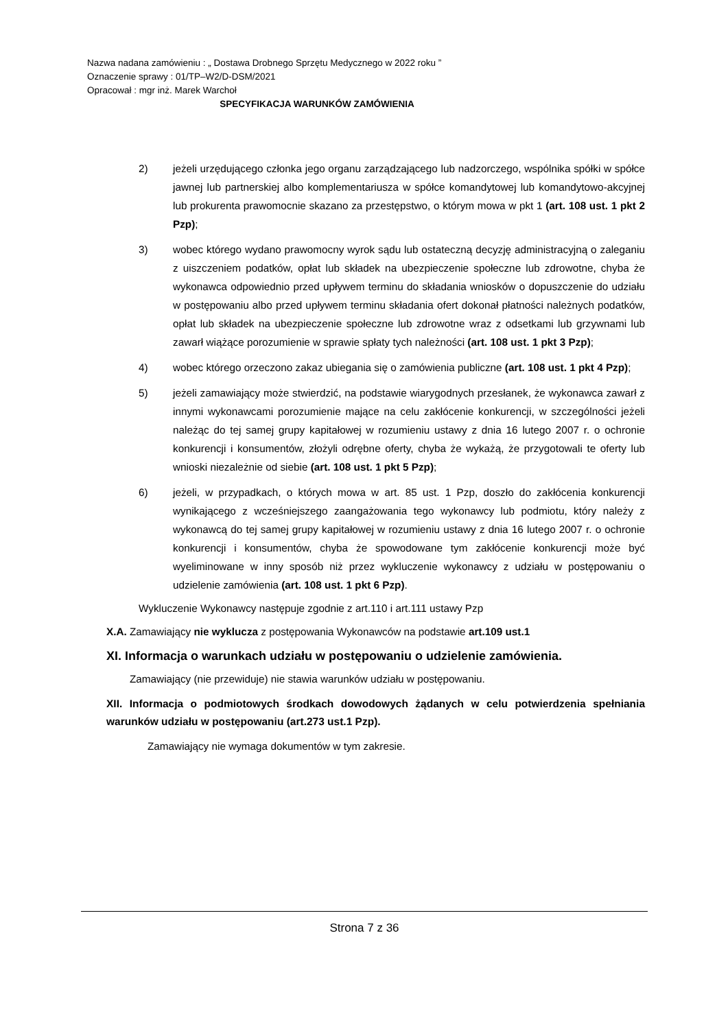Nazwa nadana zamówieniu : „ Dostawa Drobnego Sprzętu Medycznego w 2022 roku ”
Oznaczenie sprawy : 01/TP–W2/D-DSM/2021
Opracował : mgr inż. Marek Warchoł
SPECYFIKACJA WARUNKÓW ZAMÓWIENIA
2) jeżeli urzędującego członka jego organu zarządzającego lub nadzorczego, wspólnika spółki w spółce jawnej lub partnerskiej albo komplementariusza w spółce komandytowej lub komandytowo-akcyjnej lub prokurenta prawomocnie skazano za przestępstwo, o którym mowa w pkt 1 (art. 108 ust. 1 pkt 2 Pzp);
3) wobec którego wydano prawomocny wyrok sądu lub ostateczną decyzję administracyjną o zaleganiu z uiszczeniem podatków, opłat lub składek na ubezpieczenie społeczne lub zdrowotne, chyba że wykonawca odpowiednio przed upływem terminu do składania wniosków o dopuszczenie do udziału w postępowaniu albo przed upływem terminu składania ofert dokonał płatności należnych podatków, opłat lub składek na ubezpieczenie społeczne lub zdrowotne wraz z odsetkami lub grzywnami lub zawarł wiążące porozumienie w sprawie spłaty tych należności (art. 108 ust. 1 pkt 3 Pzp);
4) wobec którego orzeczono zakaz ubiegania się o zamówienia publiczne (art. 108 ust. 1 pkt 4 Pzp);
5) jeżeli zamawiający może stwierdzić, na podstawie wiarygodnych przesłanek, że wykonawca zawarł z innymi wykonawcami porozumienie mające na celu zakłócenie konkurencji, w szczególności jeżeli należąc do tej samej grupy kapitałowej w rozumieniu ustawy z dnia 16 lutego 2007 r. o ochronie konkurencji i konsumentów, złożyli odrębne oferty, chyba że wykażą, że przygotowali te oferty lub wnioski niezależnie od siebie (art. 108 ust. 1 pkt 5 Pzp);
6) jeżeli, w przypadkach, o których mowa w art. 85 ust. 1 Pzp, doszło do zakłócenia konkurencji wynikającego z wcześniejszego zaangażowania tego wykonawcy lub podmiotu, który należy z wykonawcą do tej samej grupy kapitałowej w rozumieniu ustawy z dnia 16 lutego 2007 r. o ochronie konkurencji i konsumentów, chyba że spowodowane tym zakłócenie konkurencji może być wyeliminowane w inny sposób niż przez wykluczenie wykonawcy z udziału w postępowaniu o udzielenie zamówienia (art. 108 ust. 1 pkt 6 Pzp).
Wykluczenie Wykonawcy następuje zgodnie z art.110 i art.111 ustawy Pzp
X.A. Zamawiający nie wyklucza z postępowania Wykonawców na podstawie art.109 ust.1
XI. Informacja o warunkach udziału w postępowaniu o udzielenie zamówienia.
Zamawiający (nie przewiduje) nie stawia warunków udziału w postępowaniu.
XII. Informacja o podmiotowych środkach dowodowych żądanych w celu potwierdzenia spełniania warunków udziału w postępowaniu (art.273 ust.1 Pzp).
Zamawiający nie wymaga dokumentów w tym zakresie.
Strona 7 z 36